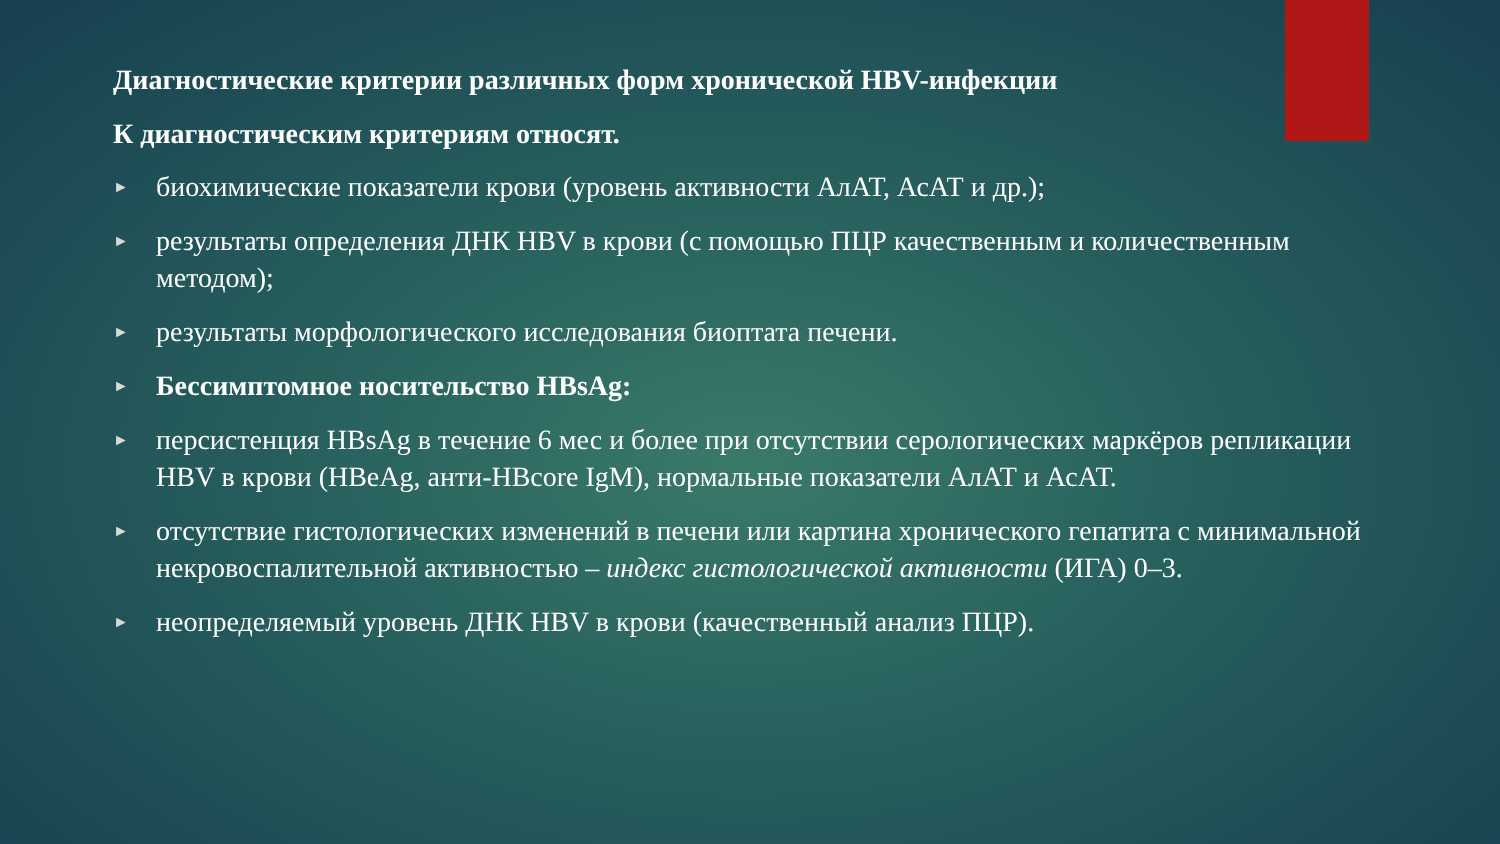Диагностические критерии различных форм хронической HBV-инфекции
К диагностическим критериям относят.
► биохимические показатели крови (уровень активности АлАТ, АсАТ и др.);
► результаты определения ДНК HBV в крови (с помощью ПЦР качественным и количественным методом);
► результаты морфологического исследования биоптата печени.
► Бессимптомное носительство HBsAg:
► персистенция HBsAg в течение 6 мес и более при отсутствии серологических маркёров репликации HBV в крови (HBeAg, анти-HBcore IgM), нормальные показатели АлАТ и АсАТ.
► отсутствие гистологических изменений в печени или картина хронического гепатита с минимальной некровоспалительной активностью – индекс гистологической активности (ИГА) 0–3.
► неопределяемый уровень ДНК HBV в крови (качественный анализ ПЦР).